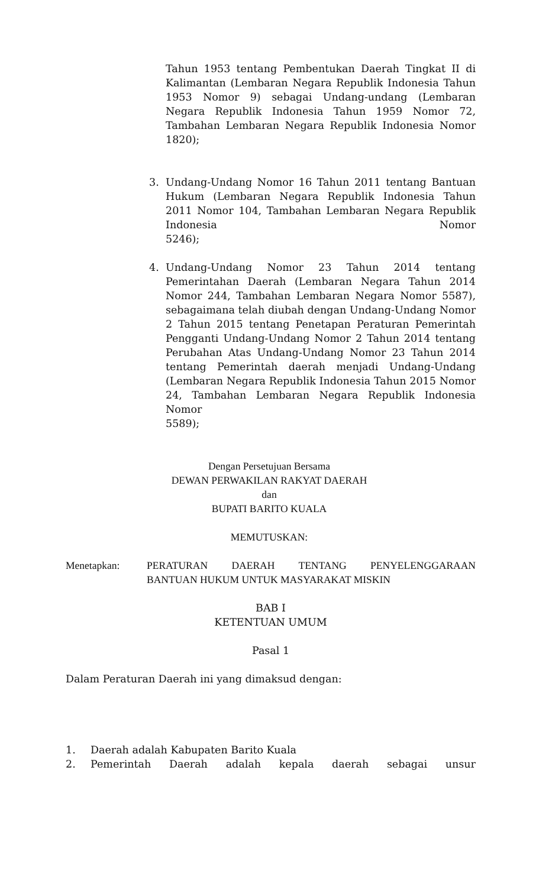Tahun 1953 tentang Pembentukan Daerah Tingkat II di Kalimantan (Lembaran Negara Republik Indonesia Tahun 1953 Nomor 9) sebagai Undang-undang (Lembaran Negara Republik Indonesia Tahun 1959 Nomor 72, Tambahan Lembaran Negara Republik Indonesia Nomor
1820);
3.
Undang-Undang Nomor 16 Tahun 2011 tentang Bantuan Hukum (Lembaran Negara Republik Indonesia Tahun 2011 Nomor 104, Tambahan Lembaran Negara Republik Indonesia Nomor
5246);
4.
Undang-Undang Nomor 23 Tahun 2014 tentang Pemerintahan Daerah (Lembaran Negara Tahun 2014 Nomor 244, Tambahan Lembaran Negara Nomor 5587), sebagaimana telah diubah dengan Undang-Undang Nomor 2 Tahun 2015 tentang Penetapan Peraturan Pemerintah Pengganti Undang-Undang Nomor 2 Tahun 2014 tentang Perubahan Atas Undang-Undang Nomor 23 Tahun 2014 tentang Pemerintah daerah menjadi Undang-Undang (Lembaran Negara Republik Indonesia Tahun 2015 Nomor 24, Tambahan Lembaran Negara Republik Indonesia Nomor
5589);
Dengan Persetujuan Bersama
DEWAN PERWAKILAN RAKYAT DAERAH
dan
BUPATI BARITO KUALA
MEMUTUSKAN:
Menetapkan: PERATURAN DAERAH TENTANG PENYELENGGARAAN
BANTUAN HUKUM UNTUK MASYARAKAT MISKIN
BAB I
KETENTUAN UMUM
Pasal 1
Dalam Peraturan Daerah ini yang dimaksud dengan:
1. Daerah adalah Kabupaten Barito Kuala
2. Pemerintah Daerah adalah kepala daerah sebagai unsur